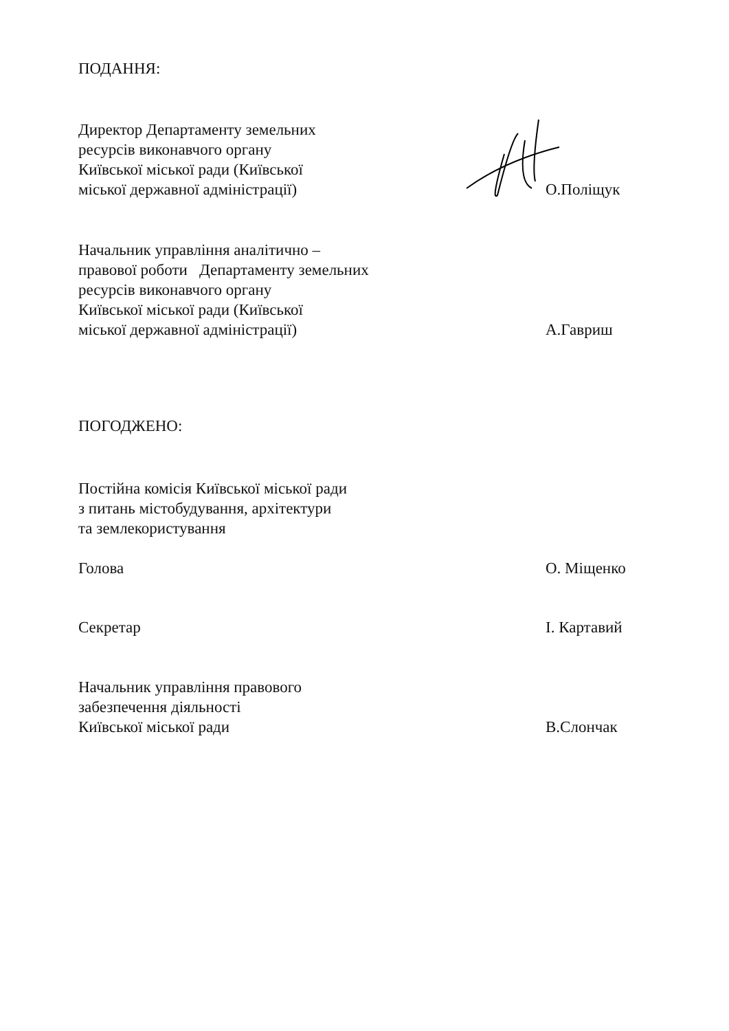ПОДАННЯ:
Директор Департаменту земельних
ресурсів виконавчого органу
Київської міської ради (Київської
міської державної адміністрації)
О.Поліщук
Начальник управління аналітично –
правової роботи Департаменту земельних
ресурсів виконавчого органу
Київської міської ради (Київської
міської державної адміністрації)
А.Гавриш
ПОГОДЖЕНО:
Постійна комісія Київської міської ради
з питань містобудування, архітектури
та землекористування
Голова
О. Міщенко
Секретар
І. Картавий
Начальник управління правового
забезпечення діяльності
Київської міської ради
В.Слончак